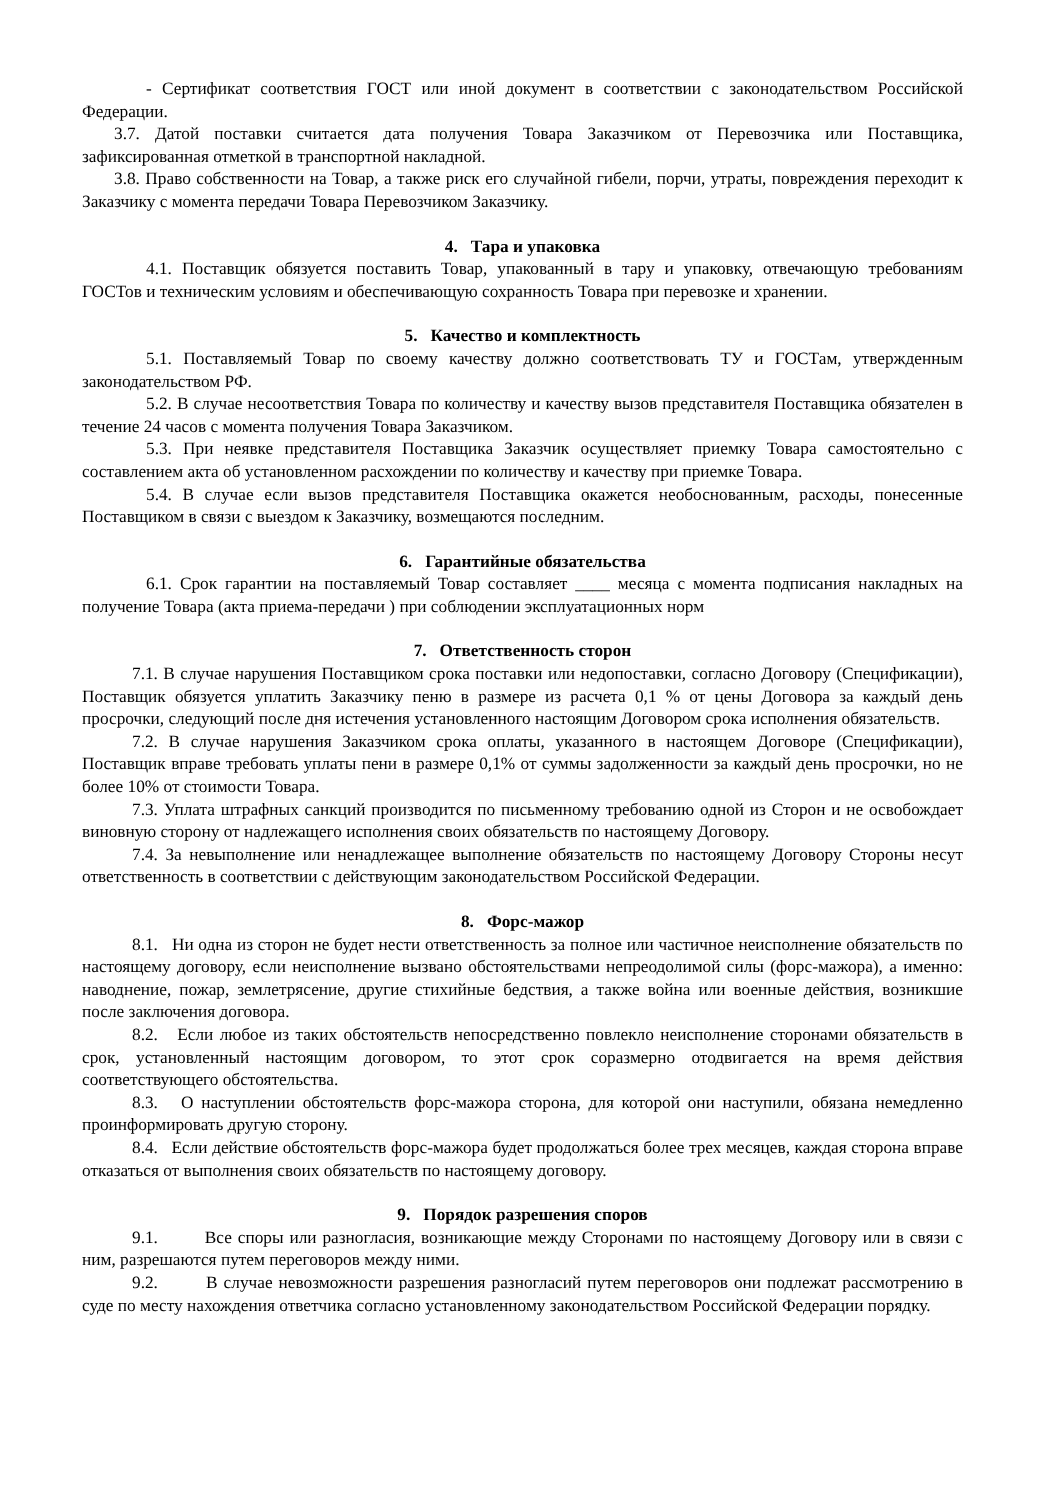- Сертификат соответствия ГОСТ или иной документ в соответствии с законодательством Российской Федерации.
3.7. Датой поставки считается дата получения Товара Заказчиком от Перевозчика или Поставщика, зафиксированная отметкой в транспортной накладной.
3.8. Право собственности на Товар, а также риск его случайной гибели, порчи, утраты, повреждения переходит к Заказчику с момента передачи Товара Перевозчиком Заказчику.
4. Тара и упаковка
4.1. Поставщик обязуется поставить Товар, упакованный в тару и упаковку, отвечающую требованиям ГОСТов и техническим условиям и обеспечивающую сохранность Товара при перевозке и хранении.
5. Качество и комплектность
5.1. Поставляемый Товар по своему качеству должно соответствовать ТУ и ГОСТам, утвержденным законодательством РФ.
5.2. В случае несоответствия Товара по количеству и качеству вызов представителя Поставщика обязателен в течение 24 часов с момента получения Товара Заказчиком.
5.3. При неявке представителя Поставщика Заказчик осуществляет приемку Товара самостоятельно с составлением акта об установленном расхождении по количеству и качеству при приемке Товара.
5.4. В случае если вызов представителя Поставщика окажется необоснованным, расходы, понесенные Поставщиком в связи с выездом к Заказчику, возмещаются последним.
6. Гарантийные обязательства
6.1. Срок гарантии на поставляемый Товар составляет ____ месяца с момента подписания накладных на получение Товара (акта приема-передачи ) при соблюдении эксплуатационных норм
7. Ответственность сторон
7.1. В случае нарушения Поставщиком срока поставки или недопоставки, согласно Договору (Спецификации), Поставщик обязуется уплатить Заказчику пеню в размере из расчета 0,1 % от цены Договора за каждый день просрочки, следующий после дня истечения установленного настоящим Договором срока исполнения обязательств.
7.2. В случае нарушения Заказчиком срока оплаты, указанного в настоящем Договоре (Спецификации), Поставщик вправе требовать уплаты пени в размере 0,1% от суммы задолженности за каждый день просрочки, но не более 10% от стоимости Товара.
7.3. Уплата штрафных санкций производится по письменному требованию одной из Сторон и не освобождает виновную сторону от надлежащего исполнения своих обязательств по настоящему Договору.
7.4. За невыполнение или ненадлежащее выполнение обязательств по настоящему Договору Стороны несут ответственность в соответствии с действующим законодательством Российской Федерации.
8. Форс-мажор
8.1. Ни одна из сторон не будет нести ответственность за полное или частичное неисполнение обязательств по настоящему договору, если неисполнение вызвано обстоятельствами непреодолимой силы (форс-мажора), а именно: наводнение, пожар, землетрясение, другие стихийные бедствия, а также война или военные действия, возникшие после заключения договора.
8.2. Если любое из таких обстоятельств непосредственно повлекло неисполнение сторонами обязательств в срок, установленный настоящим договором, то этот срок соразмерно отодвигается на время действия соответствующего обстоятельства.
8.3. О наступлении обстоятельств форс-мажора сторона, для которой они наступили, обязана немедленно проинформировать другую сторону.
8.4. Если действие обстоятельств форс-мажора будет продолжаться более трех месяцев, каждая сторона вправе отказаться от выполнения своих обязательств по настоящему договору.
9. Порядок разрешения споров
9.1. Все споры или разногласия, возникающие между Сторонами по настоящему Договору или в связи с ним, разрешаются путем переговоров между ними.
9.2. В случае невозможности разрешения разногласий путем переговоров они подлежат рассмотрению в суде по месту нахождения ответчика согласно установленному законодательством Российской Федерации порядку.